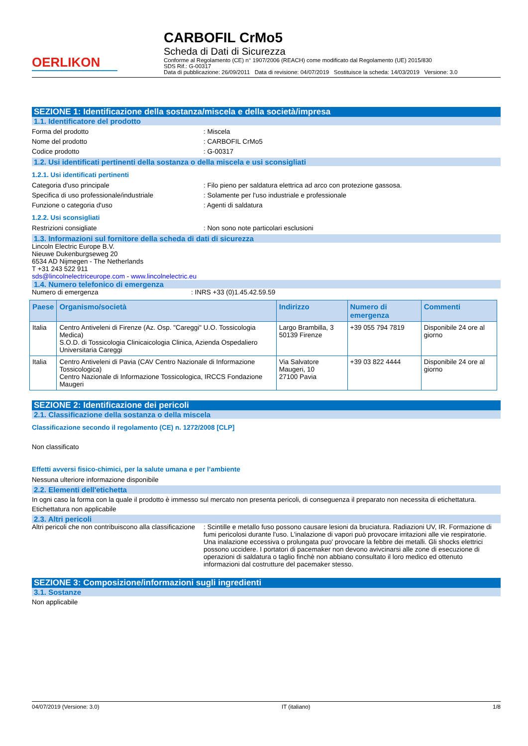OERLIKON
CARBOFIL CrMo5
Scheda di Dati di Sicurezza
Conforme al Regolamento (CE) n° 1907/2006 (REACH) come modificato dal Regolamento (UE) 2015/830
SDS Rif.: G-00317
Data di pubblicazione: 26/09/2011 Data di revisione: 04/07/2019 Sostituisce la scheda: 14/03/2019 Versione: 3.0
SEZIONE 1: Identificazione della sostanza/miscela e della società/impresa
1.1. Identificatore del prodotto
Forma del prodotto : Miscela
Nome del prodotto : CARBOFIL CrMo5
Codice prodotto : G-00317
1.2. Usi identificati pertinenti della sostanza o della miscela e usi sconsigliati
1.2.1. Usi identificati pertinenti
Categoria d'uso principale : Filo pieno per saldatura elettrica ad arco con protezione gassosa.
Specifica di uso professionale/industriale : Solamente per l'uso industriale e professionale
Funzione o categoria d'uso : Agenti di saldatura
1.2.2. Usi sconsigliati
Restrizioni consigliate : Non sono note particolari esclusioni
1.3. Informazioni sul fornitore della scheda di dati di sicurezza
Lincoln Electric Europe B.V.
Nieuwe Dukenburgseweg 20
6534 AD Nijmegen - The Netherlands
T +31 243 522 911
sds@lincolnelectriceurope.com - www.lincolnelectric.eu
1.4. Numero telefonico di emergenza
Numero di emergenza : INRS +33 (0)1.45.42.59.59
| Paese | Organismo/società | Indirizzo | Numero di emergenza | Commenti |
| --- | --- | --- | --- | --- |
| Italia | Centro Antiveleni di Firenze (Az. Osp. "Careggi" U.O. Tossicologia Medica) S.O.D. di Tossicologia Clinicaicologia Clinica, Azienda Ospedaliero Universitaria Careggi | Largo Brambilla, 3 50139 Firenze | +39 055 794 7819 | Disponibile 24 ore al giorno |
| Italia | Centro Antiveleni di Pavia (CAV Centro Nazionale di Informazione Tossicologica) Centro Nazionale di Informazione Tossicologica, IRCCS Fondazione Maugeri | Via Salvatore Maugeri, 10 27100 Pavia | +39 03 822 4444 | Disponibile 24 ore al giorno |
SEZIONE 2: Identificazione dei pericoli
2.1. Classificazione della sostanza o della miscela
Classificazione secondo il regolamento (CE) n. 1272/2008 [CLP]
Non classificato
Effetti avversi fisico-chimici, per la salute umana e per l’ambiente
Nessuna ulteriore informazione disponibile
2.2. Elementi dell'etichetta
In ogni caso la forma con la quale il prodotto è immesso sul mercato non presenta pericoli, di conseguenza il preparato non necessita di etichettatura.
Etichettatura non applicabile
2.3. Altri pericoli
Altri pericoli che non contribuiscono alla classificazione
: Scintille e metallo fuso possono causare lesioni da bruciatura. Radiazioni UV, IR. Formazione di fumi pericolosi durante l'uso. L'inalazione di vapori può provocare irritazioni alle vie respiratorie. Una inalazione eccessiva o prolungata puo' provocare la febbre dei metalli. Gli shocks elettrici possono uccidere. I portatori di pacemaker non devono avivcinarsi alle zone di esecuzione di operazioni di saldatura o taglio finchè non abbiano consultato il loro medico ed ottenuto informazioni dal costrutture del pacemaker stesso.
SEZIONE 3: Composizione/informazioni sugli ingredienti
3.1. Sostanze
Non applicabile
04/07/2019 (Versione: 3.0) IT (italiano) 1/8